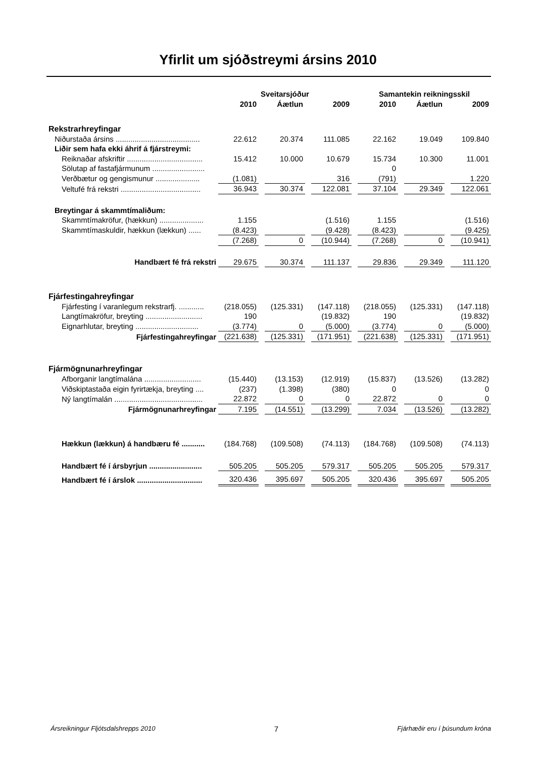Yfirlit um sjóðstreymi ársins 2010
| | Sveitarsjóður | | | | | | Samantekin reikningsskil | | | | |
| | 2010 | | Áætlun | | 2009 | | 2010 | | Áætlun | | 2009 |
| Rekstrarhreyfingar | | | | | | | | | | | |
| Niðurstaða ársins ........................................ | 22.612 | | 20.374 | | 111.085 | | 22.162 | | 19.049 | | 109.840 |
| Liðir sem hafa ekki áhrif á fjárstreymi: | | | | | | | | | | | |
| Reiknaðar afskriftir .................................... | 15.412 | | 10.000 | | 10.679 | | 15.734 | | 10.300 | | 11.001 |
| Sölutap af fastafjármunum ......................... | | | | | | | 0 | | | | |
| Verðbætur og gengismunur ..................... | (1.081) | | | | 316 | | (791) | | | | 1.220 |
| Veltufé frá rekstri ...................................... | 36.943 | | 30.374 | | 122.081 | | 37.104 | | 29.349 | | 122.061 |
| Breytingar á skammtímaliðum: | | | | | | | | | | | |
| Skammtímakröfur, (hækkun) ..................... | 1.155 | | | | (1.516) | | 1.155 | | | | (1.516) |
| Skammtímaskuldir, hækkun (lækkun) ...... | (8.423) | | | | (9.428) | | (8.423) | | | | (9.425) |
| | (7.268) | | 0 | | (10.944) | | (7.268) | | 0 | | (10.941) |
| Handbært fé frá rekstri | 29.675 | | 30.374 | | 111.137 | | 29.836 | | 29.349 | | 111.120 |
| Fjárfestingahreyfingar | | | | | | | | | | | |
| Fjárfesting í varanlegum rekstrarfj. ............ | (218.055) | | (125.331) | | (147.118) | | (218.055) | | (125.331) | | (147.118) |
| Langtímakröfur, breyting ........................... | 190 | | | | (19.832) | | 190 | | | | (19.832) |
| Eignarhlutar, breyting .............................. | (3.774) | | 0 | | (5.000) | | (3.774) | | 0 | | (5.000) |
| Fjárfestingahreyfingar | (221.638) | | (125.331) | | (171.951) | | (221.638) | | (125.331) | | (171.951) |
| Fjármögnunarhreyfingar | | | | | | | | | | | |
| Afborganir langtímalána ........................... | (15.440) | | (13.153) | | (12.919) | | (15.837) | | (13.526) | | (13.282) |
| Viðskiptastaða eigin fyrirtækja, breyting .... | (237) | | (1.398) | | (380) | | 0 | | | | 0 |
| Ný langtímalán .......................................... | 22.872 | | 0 | | 0 | | 22.872 | | 0 | | 0 |
| Fjármögnunarhreyfingar | 7.195 | | (14.551) | | (13.299) | | 7.034 | | (13.526) | | (13.282) |
| Hækkun (lækkun) á handbæru fé ........... | (184.768) | | (109.508) | | (74.113) | | (184.768) | | (109.508) | | (74.113) |
| Handbært fé í ársbyrjun ......................... | 505.205 | | 505.205 | | 579.317 | | 505.205 | | 505.205 | | 579.317 |
| Handbært fé í árslok ............................... | 320.436 | | 395.697 | | 505.205 | | 320.436 | | 395.697 | | 505.205 |
Ársreikningur Fljótsdalshrepps 2010 7 Fjárhæðir eru í þúsundum króna